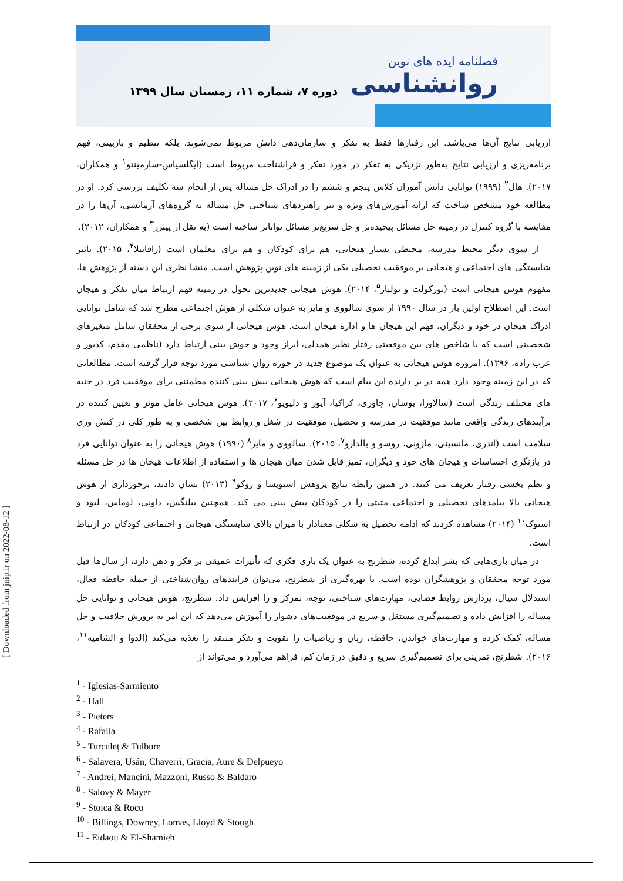فصلنامه ایده های نوین
روانشناسی
دوره ۷، شماره ۱۱، زمستان سال ۱۳۹۹
ارزیابی نتایج آن‌ها می‌باشد. این رفتارها فقط به تفکر و سازمان‌دهی دانش مربوط نمی‌شوند. بلکه تنظیم و بازبینی، فهم برنامه‌ریزی و ارزیابی نتایج به‌طور نزدیکی به تفکر در مورد تفکر و فراشناخت مربوط است (ایگلسیاس-سارمینتو<sup>۱</sup> و همکاران، ۲۰۱۷). هال<sup>۲</sup> (۱۹۹۹) توانایی دانش آموزان کلاس پنجم و ششم را در ادراک حل مساله پس از انجام سه تکلیف بررسی کرد. او در مطالعه خود مشخص ساخت که ارائه آموزش‌های ویژه و نیز راهبردهای شناختی حل مساله به گروه‌های آزمایشی، آن‌ها را در مقایسه با گروه کنترل در زمینه حل مسائل پیچیده‌تر و حل سریع‌تر مسائل تواناتر ساخته است (به نقل از پیترز<sup>۳</sup> و همکاران، ۲۰۱۲).
از سوی دیگر محیط مدرسه، محیطی بسیار هیجانی، هم برای کودکان و هم برای معلمان است (رافائیلا<sup>۴</sup>، ۲۰۱۵). تاثیر شایستگی های اجتماعی و هیجانی بر موفقیت تحصیلی یکی از زمینه های نوین پژوهش است. منشا نظری این دسته از پژوهش ها، مفهوم هوش هیجانی است (تورکولت و تولبار<sup>۵</sup>، ۲۰۱۴). هوش هیجانی جدیدترین تحول در زمینه فهم ارتباط میان تفکر و هیجان است. این اصطلاح اولین بار در سال ۱۹۹۰ از سوی سالووی و مایر به عنوان شکلی از هوش اجتماعی مطرح شد که شامل توانایی ادراک هیجان در خود و دیگران، فهم این هیجان ها و اداره هیجان است. هوش هیجانی از سوی برخی از محققان شامل متغیرهای شخصیتی است که با شاخص های بین موقعیتی رفتار نظیر همدلی، ابراز وجود و خوش بینی ارتباط دارد (ناظمی مقدم، کدیور و عرب زاده، ۱۳۹۶). امروزه هوش هیجانی به عنوان یک موضوع جدید در حوزه روان شناسی مورد توجه قرار گرفته است. مطالعاتی که در این زمینه وجود دارد همه در بر دارنده این پیام است که هوش هیجانی پیش بینی کننده مطمئنی برای موفقیت فرد در جنبه های مختلف زندگی است (سالاورا، یوسان، چاوری، کراکیا، آیور و دلپویو<sup>۶</sup>، ۲۰۱۷). هوش هیجانی عامل موثر و تعیین کننده در برآیندهای زندگی واقعی مانند موفقیت در مدرسه و تحصیل، موفقیت در شغل و روابط بین شخصی و به طور کلی در کنش وری سلامت است (اندری، مانسینی، مازونی، روسو و بالدارو<sup>۷</sup>، ۲۰۱۵). سالووی و مایر<sup>۸</sup> (۱۹۹۰) هوش هیجانی را به عنوان توانایی فرد در بازنگری احساسات و هیجان های خود و دیگران، تمیز قایل شدن میان هیجان ها و استفاده از اطلاعات هیجان ها در حل مسئله و نظم بخشی رفتار تعریف می کنند. در همین رابطه نتایج پژوهش استویسا و روکو<sup>۹</sup> (۲۰۱۳) نشان دادند، برخورداری از هوش هیجانی بالا پیامدهای تحصیلی و اجتماعی مثبتی را در کودکان پیش بینی می کند. همچنین بیلنگس، داونی، لوماس، لیود و استوک<sup>۱۰</sup> (۲۰۱۴) مشاهده کردند که ادامه تحصیل به شکلی معنادار با میزان بالای شایستگی هیجانی و اجتماعی کودکان در ارتباط است.
در میان بازی‌هایی که بشر ابداع کرده، شطرنج به عنوان یک بازی فکری که تأثیرات عمیقی بر فکر و ذهن دارد، از سال‌ها قبل مورد توجه محققان و پژوهشگران بوده است. با بهره‌گیری از شطرنج، می‌توان فرایندهای روان‌شناختی از جمله حافظه فعال، استدلال سیال، پردازش روابط فضایی، مهارت‌های شناختی، توجه، تمرکز و را افزایش داد. شطرنج، هوش هیجانی و توانایی حل مساله را افزایش داده و تصمیم‌گیری مستقل و سریع در موقعیت‌های دشوار را آموزش می‌دهد که این امر به پرورش خلاقیت و حل مساله، کمک کرده و مهارت‌های خواندن، حافظه، زبان و ریاضیات را تقویت و تفکر منتقد را تغذیه می‌کند (الدوا و الشامیه<sup>۱۱</sup>، ۲۰۱۶). شطرنج، تمرینی برای تصمیم‌گیری سریع و دقیق در زمان کم، فراهم می‌آورد و می‌تواند از
<sup>1</sup> - Iglesias-Sarmiento
<sup>2</sup> - Hall
<sup>3</sup> - Pieters
<sup>4</sup> - Rafaila
<sup>5</sup> - Turculeţ & Tulbure
<sup>6</sup> - Salavera, Usán, Chaverri, Gracia, Aure & Delpueyo
<sup>7</sup> - Andrei, Mancini, Mazzoni, Russo & Baldaro
<sup>8</sup> - Salovy & Mayer
<sup>9</sup> - Stoica & Roco
<sup>10</sup> - Billings, Downey, Lomas, Lloyd & Stough
<sup>11</sup> - Eidaou & El-Shamieh
[ Downloaded from jnip.ir on 2022-08-12 ]